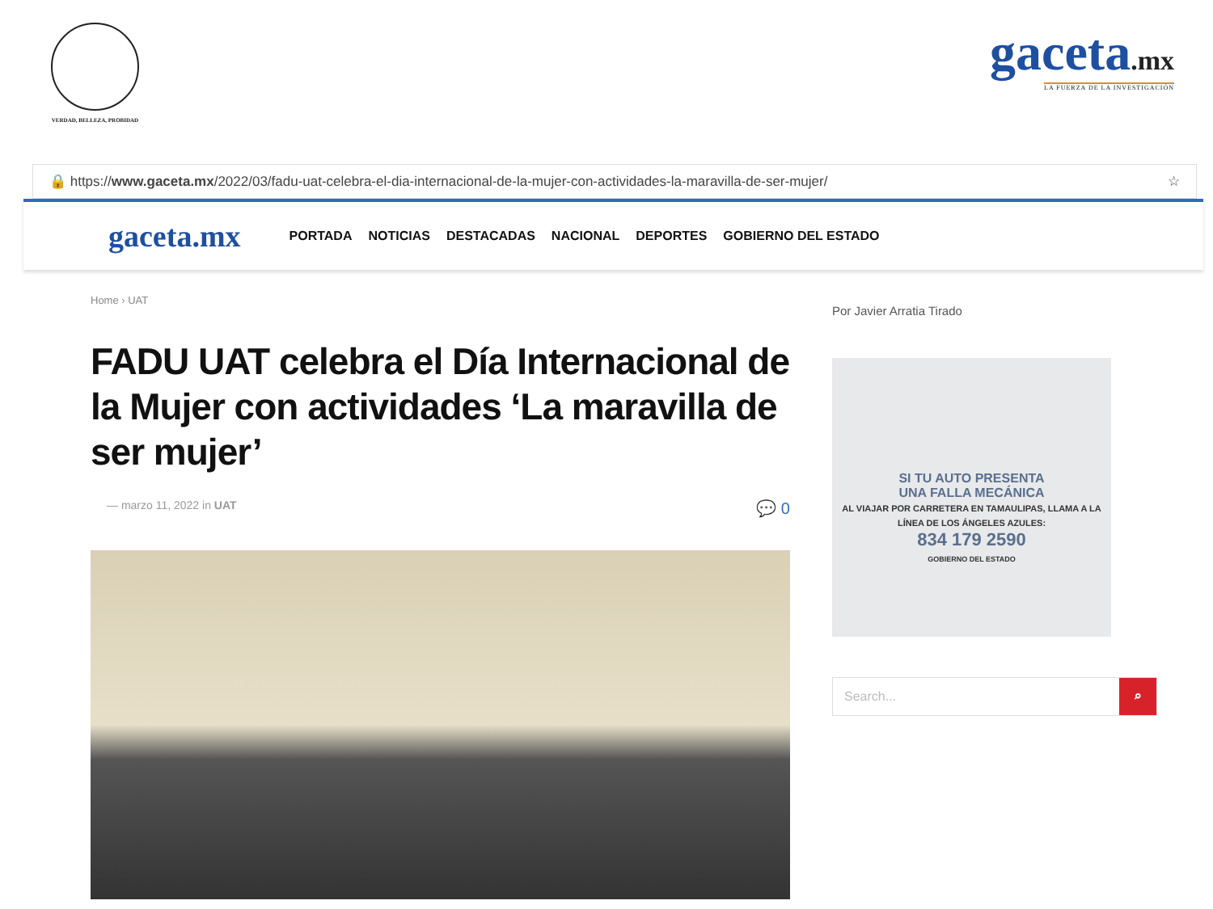VERDAD, BELLEZA, PROBIDAD
gaceta.mx
LA FUERZA DE LA INVESTIGACIÓN
🔒 https://www.gaceta.mx/2022/03/fadu-uat-celebra-el-dia-internacional-de-la-mujer-con-actividades-la-maravilla-de-ser-mujer/ ☆
gaceta.mx PORTADA NOTICIAS DESTACADAS NACIONAL DEPORTES GOBIERNO DEL ESTADO
Home › UAT
FADU UAT celebra el Día Internacional de la Mujer con actividades ‘La maravilla de ser mujer’
— marzo 11, 2022 in UAT 💬 0
Por Javier Arratia Tirado
SI TU AUTO PRESENTA
UNA FALLA MECÁNICA
AL VIAJAR POR CARRETERA EN TAMAULIPAS, LLAMA A LA LÍNEA DE LOS ÁNGELES AZULES:
834 179 2590
GOBIERNO DEL ESTADO
Search... ⌕